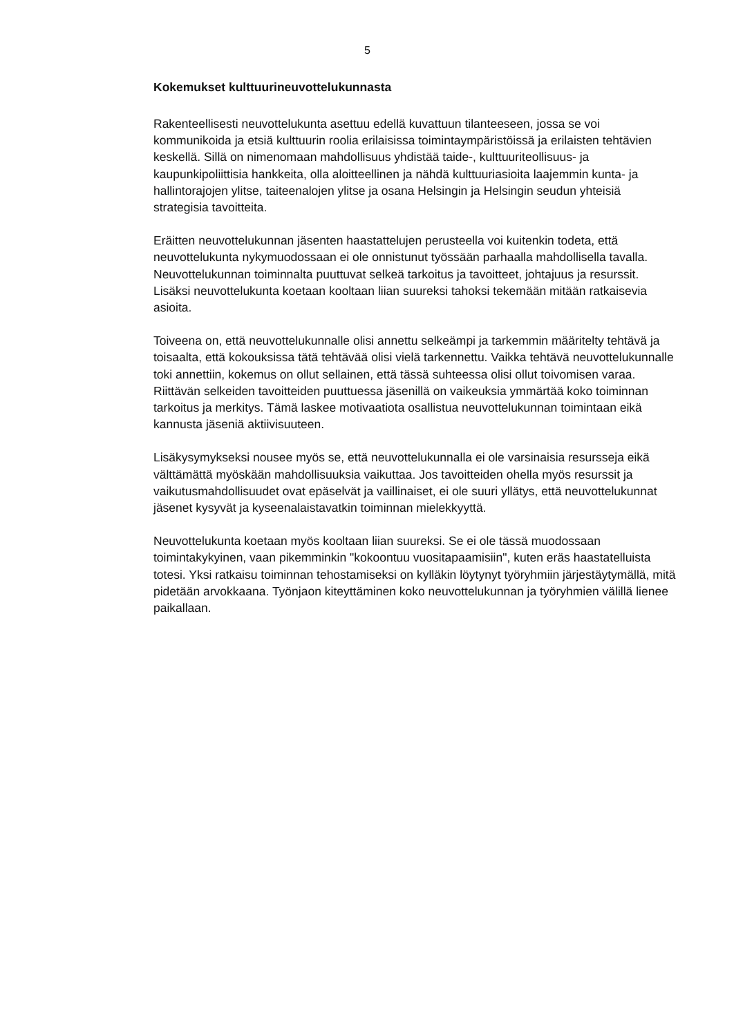5
Kokemukset kulttuurineuvottelukunnasta
Rakenteellisesti neuvottelukunta asettuu edellä kuvattuun tilanteeseen, jossa se voi kommunikoida ja etsiä kulttuurin roolia erilaisissa toimintaympäristöissä ja erilaisten tehtävien keskellä. Sillä on nimenomaan mahdollisuus yhdistää taide-, kulttuuriteollisuus- ja kaupunkipoliittisia hankkeita, olla aloitteellinen ja nähdä kulttuuriasioita laajemmin kunta- ja hallintorajojen ylitse, taiteenalojen ylitse ja osana Helsingin ja Helsingin seudun yhteisiä strategisia tavoitteita.
Eräitten neuvottelukunnan jäsenten haastattelujen perusteella voi kuitenkin todeta, että neuvottelukunta nykymuodossaan ei ole onnistunut työssään parhaalla mahdollisella tavalla. Neuvottelukunnan toiminnalta puuttuvat selkeä tarkoitus ja tavoitteet, johtajuus ja resurssit. Lisäksi neuvottelukunta koetaan kooltaan liian suureksi tahoksi tekemään mitään ratkaisevia asioita.
Toiveena on, että neuvottelukunnalle olisi annettu selkeämpi ja tarkemmin määritelty tehtävä ja toisaalta, että kokouksissa tätä tehtävää olisi vielä tarkennettu. Vaikka tehtävä neuvottelukunnalle toki annettiin, kokemus on ollut sellainen, että tässä suhteessa olisi ollut toivomisen varaa. Riittävän selkeiden tavoitteiden puuttuessa jäsenillä on vaikeuksia ymmärtää koko toiminnan tarkoitus ja merkitys. Tämä laskee motivaatiota osallistua neuvottelukunnan toimintaan eikä kannusta jäseniä aktiivisuuteen.
Lisäkysymykseksi nousee myös se, että neuvottelukunnalla ei ole varsinaisia resursseja eikä välttämättä myöskään mahdollisuuksia vaikuttaa. Jos tavoitteiden ohella myös resurssit ja vaikutusmahdollisuudet ovat epäselvät ja vaillinaiset, ei ole suuri yllätys, että neuvottelukunnat jäsenet kysyvät ja kyseenalaistavatkin toiminnan mielekkyyttä.
Neuvottelukunta koetaan myös kooltaan liian suureksi. Se ei ole tässä muodossaan toimintakykyinen, vaan pikemminkin "kokoontuu vuositapaamisiin", kuten eräs haastatelluista totesi. Yksi ratkaisu toiminnan tehostamiseksi on kylläkin löytynyt työryhmiin järjestäytymällä, mitä pidetään arvokkaana. Työnjaon kiteyttäminen koko neuvottelukunnan ja työryhmien välillä lienee paikallaan.